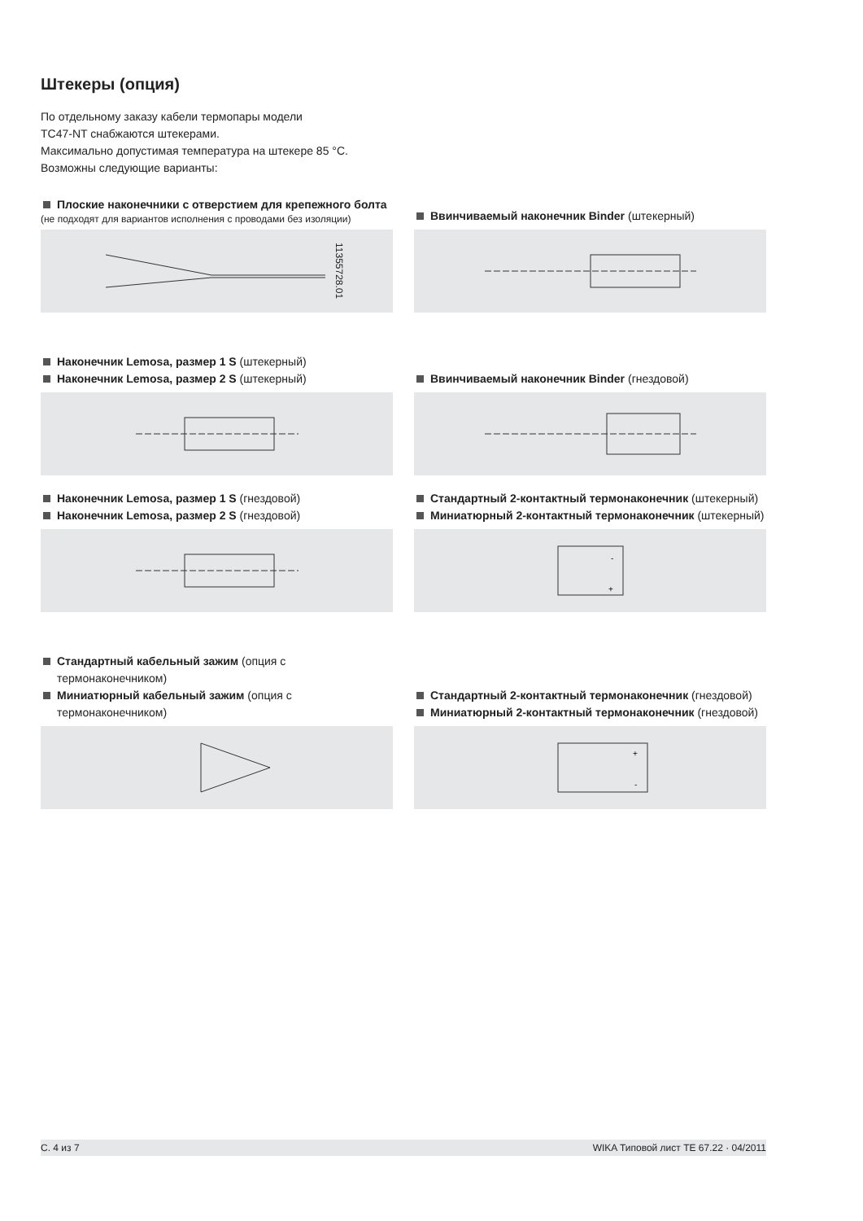Штекеры (опция)
По отдельному заказу кабели термопары модели
TC47-NT снабжаются штекерами.
Максимально допустимая температура на штекере 85 °C.
Возможны следующие варианты:
Плоские наконечники с отверстием для крепежного болта
(не подходят для вариантов исполнения с проводами без изоляции)
11355728.01
Ввинчиваемый наконечник Binder (штекерный)
Наконечник Lemosa, размер 1 S (штекерный)
Наконечник Lemosa, размер 2 S (штекерный)
Ввинчиваемый наконечник Binder (гнездовой)
Наконечник Lemosa, размер 1 S (гнездовой)
Наконечник Lemosa, размер 2 S (гнездовой)
Стандартный 2-контактный термонаконечник (штекерный)
Миниатюрный 2-контактный термонаконечник (штекерный)
-
+
Стандартный кабельный зажим (опция с термонаконечником)
Миниатюрный кабельный зажим (опция с термонаконечником)
Стандартный 2-контактный термонаконечник (гнездовой)
Миниатюрный 2-контактный термонаконечник (гнездовой)
+
-
С. 4 из 7 WIKA Типовой лист TE 67.22 · 04/2011